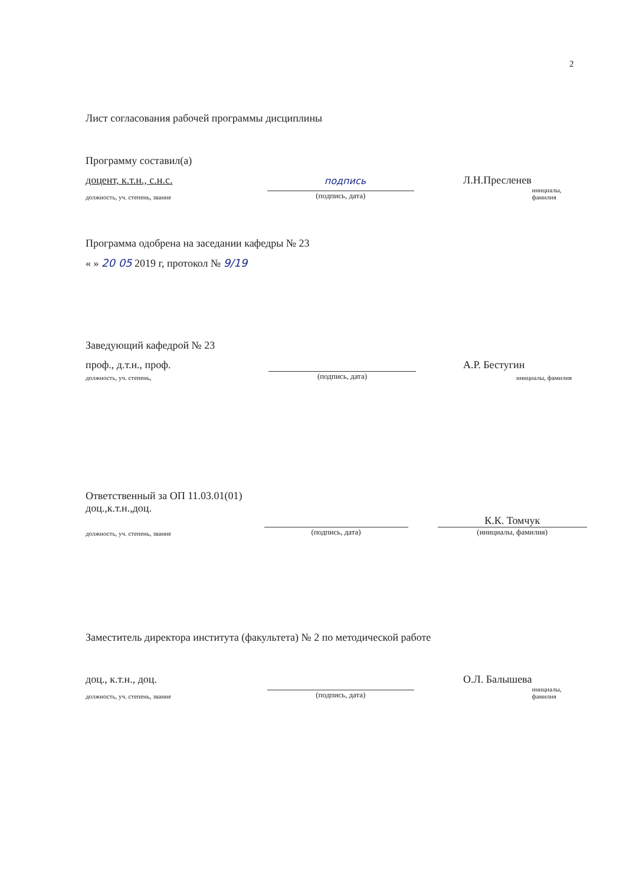2
Лист согласования рабочей программы дисциплины
Программу составил(а)
доцент, к.т.н., с.н.с.
подпись
Л.Н.Пресленев
должность, уч. степень, звание
(подпись, дата)
инициалы, фамилия
Программа одобрена на заседании кафедры № 23
« » 20 05 2019 г, протокол № 9/19
Заведующий кафедрой № 23
проф., д.т.н., проф.
А.Р. Бестугин
должность, уч. степень,
(подпись, дата)
инициалы, фамилия
Ответственный за ОП 11.03.01(01)
доц.,к.т.н.,доц.
должность, уч. степень, звание
(подпись, дата)
К.К. Томчук
(инициалы, фамилия)
Заместитель директора института (факультета) № 2 по методической работе
доц., к.т.н., доц.
О.Л. Балышева
должность, уч. степень, звание
(подпись, дата)
инициалы, фамилия